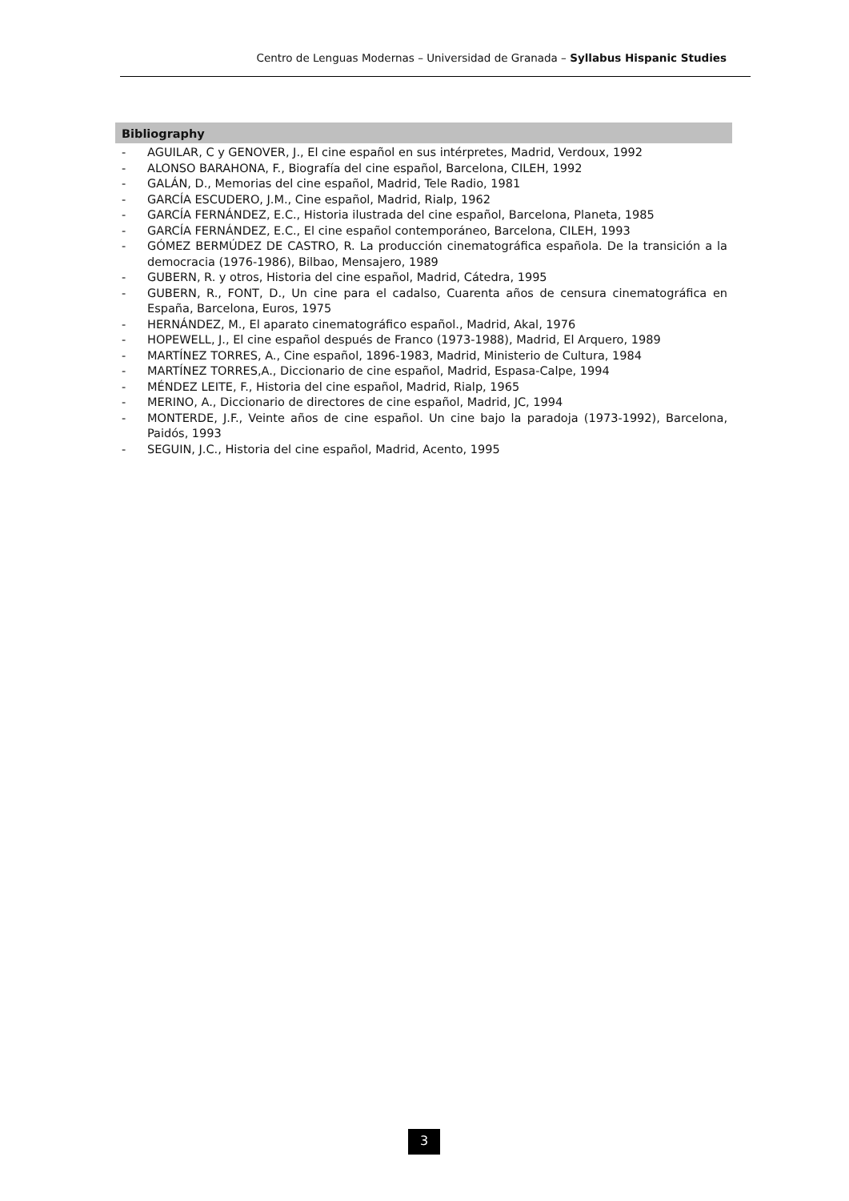Centro de Lenguas Modernas – Universidad de Granada – Syllabus Hispanic Studies
Bibliography
- AGUILAR, C y GENOVER, J., El cine español en sus intérpretes, Madrid, Verdoux, 1992
- ALONSO BARAHONA, F., Biografía del cine español, Barcelona, CILEH, 1992
- GALÁN, D., Memorias del cine español, Madrid, Tele Radio, 1981
- GARCÍA ESCUDERO, J.M., Cine español, Madrid, Rialp, 1962
- GARCÍA FERNÁNDEZ, E.C., Historia ilustrada del cine español, Barcelona, Planeta, 1985
- GARCÍA FERNÁNDEZ, E.C., El cine español contemporáneo, Barcelona, CILEH, 1993
- GÓMEZ BERMÚDEZ DE CASTRO, R. La producción cinematográfica española. De la transición a la democracia (1976-1986), Bilbao, Mensajero, 1989
- GUBERN, R. y otros, Historia del cine español, Madrid, Cátedra, 1995
- GUBERN, R., FONT, D., Un cine para el cadalso, Cuarenta años de censura cinematográfica en España, Barcelona, Euros, 1975
- HERNÁNDEZ, M., El aparato cinematográfico español., Madrid, Akal, 1976
- HOPEWELL, J., El cine español después de Franco (1973-1988), Madrid, El Arquero, 1989
- MARTÍNEZ TORRES, A., Cine español, 1896-1983, Madrid, Ministerio de Cultura, 1984
- MARTÍNEZ TORRES,A., Diccionario de cine español, Madrid, Espasa-Calpe, 1994
- MÉNDEZ LEITE, F., Historia del cine español, Madrid, Rialp, 1965
- MERINO, A., Diccionario de directores de cine español, Madrid, JC, 1994
- MONTERDE, J.F., Veinte años de cine español. Un cine bajo la paradoja (1973-1992), Barcelona, Paidós, 1993
- SEGUIN, J.C., Historia del cine español, Madrid, Acento, 1995
3